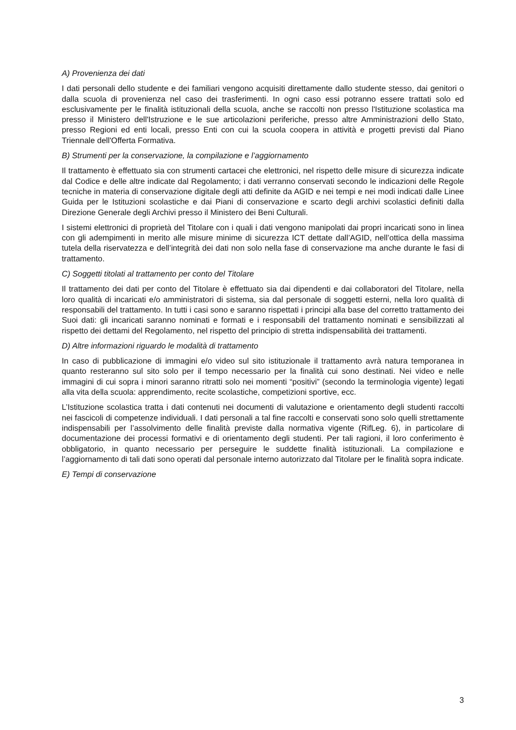A) Provenienza dei dati
I dati personali dello studente e dei familiari vengono acquisiti direttamente dallo studente stesso, dai genitori o dalla scuola di provenienza nel caso dei trasferimenti. In ogni caso essi potranno essere trattati solo ed esclusivamente per le finalità istituzionali della scuola, anche se raccolti non presso l'Istituzione scolastica ma presso il Ministero dell'Istruzione e le sue articolazioni periferiche, presso altre Amministrazioni dello Stato, presso Regioni ed enti locali, presso Enti con cui la scuola coopera in attività e progetti previsti dal Piano Triennale dell'Offerta Formativa.
B) Strumenti per la conservazione, la compilazione e l’aggiornamento
Il trattamento è effettuato sia con strumenti cartacei che elettronici, nel rispetto delle misure di sicurezza indicate dal Codice e delle altre indicate dal Regolamento; i dati verranno conservati secondo le indicazioni delle Regole tecniche in materia di conservazione digitale degli atti definite da AGID e nei tempi e nei modi indicati dalle Linee Guida per le Istituzioni scolastiche e dai Piani di conservazione e scarto degli archivi scolastici definiti dalla Direzione Generale degli Archivi presso il Ministero dei Beni Culturali.
I sistemi elettronici di proprietà del Titolare con i quali i dati vengono manipolati dai propri incaricati sono in linea con gli adempimenti in merito alle misure minime di sicurezza ICT dettate dall’AGID, nell’ottica della massima tutela della riservatezza e dell’integrità dei dati non solo nella fase di conservazione ma anche durante le fasi di trattamento.
C) Soggetti titolati al trattamento per conto del Titolare
Il trattamento dei dati per conto del Titolare è effettuato sia dai dipendenti e dai collaboratori del Titolare, nella loro qualità di incaricati e/o amministratori di sistema, sia dal personale di soggetti esterni, nella loro qualità di responsabili del trattamento. In tutti i casi sono e saranno rispettati i principi alla base del corretto trattamento dei Suoi dati: gli incaricati saranno nominati e formati e i responsabili del trattamento nominati e sensibilizzati al rispetto dei dettami del Regolamento, nel rispetto del principio di stretta indispensabilità dei trattamenti.
D) Altre informazioni riguardo le modalità di trattamento
In caso di pubblicazione di immagini e/o video sul sito istituzionale il trattamento avrà natura temporanea in quanto resteranno sul sito solo per il tempo necessario per la finalità cui sono destinati. Nei video e nelle immagini di cui sopra i minori saranno ritratti solo nei momenti “positivi” (secondo la terminologia vigente) legati alla vita della scuola: apprendimento, recite scolastiche, competizioni sportive, ecc.
L’Istituzione scolastica tratta i dati contenuti nei documenti di valutazione e orientamento degli studenti raccolti nei fascicoli di competenze individuali. I dati personali a tal fine raccolti e conservati sono solo quelli strettamente indispensabili per l’assolvimento delle finalità previste dalla normativa vigente (RifLeg. 6), in particolare di documentazione dei processi formativi e di orientamento degli studenti. Per tali ragioni, il loro conferimento è obbligatorio, in quanto necessario per perseguire le suddette finalità istituzionali. La compilazione e l’aggiornamento di tali dati sono operati dal personale interno autorizzato dal Titolare per le finalità sopra indicate.
E) Tempi di conservazione
3